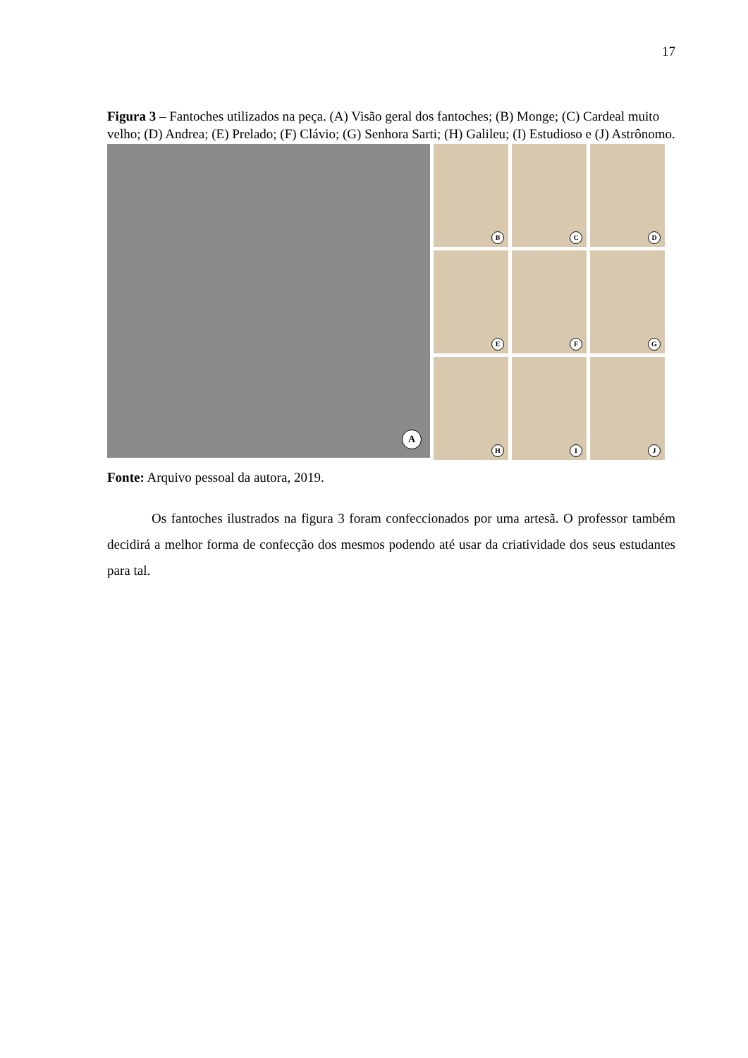17
Figura 3 – Fantoches utilizados na peça. (A) Visão geral dos fantoches; (B) Monge; (C) Cardeal muito velho; (D) Andrea; (E) Prelado; (F) Clávio; (G) Senhora Sarti; (H) Galileu; (I) Estudioso e (J) Astrônomo.
A
B
C
D
E
F
G
H
I
J
Fonte: Arquivo pessoal da autora, 2019.
Os fantoches ilustrados na figura 3 foram confeccionados por uma artesã. O professor também decidirá a melhor forma de confecção dos mesmos podendo até usar da criatividade dos seus estudantes para tal.